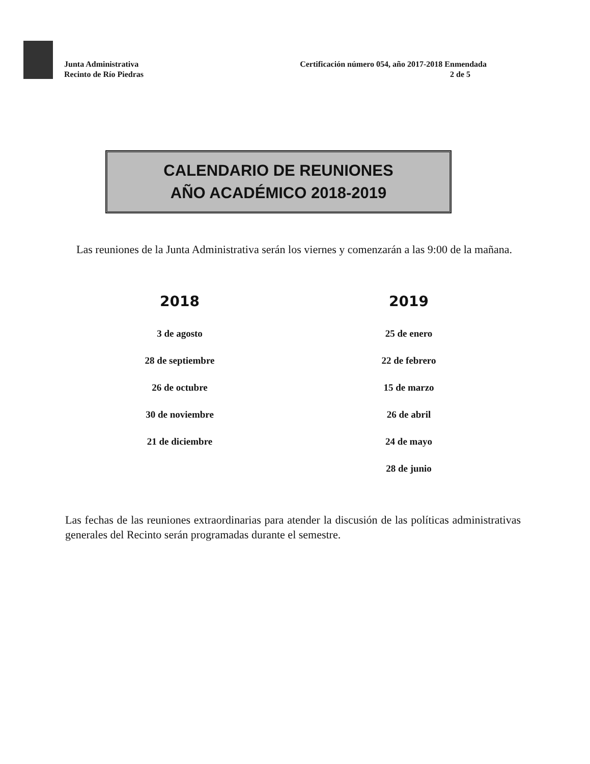Junta Administrativa
Recinto de Río Piedras
Certificación número 054, año 2017-2018 Enmendada
2 de 5
CALENDARIO DE REUNIONES
AÑO ACADÉMICO 2018-2019
Las reuniones de la Junta Administrativa serán los viernes y comenzarán a las 9:00 de la mañana.
| 2018 | 2019 |
| --- | --- |
| 3 de agosto | 25 de enero |
| 28 de septiembre | 22 de febrero |
| 26 de octubre | 15 de marzo |
| 30 de noviembre | 26 de abril |
| 21 de diciembre | 24 de mayo |
| | 28 de junio |
Las fechas de las reuniones extraordinarias para atender la discusión de las políticas administrativas generales del Recinto serán programadas durante el semestre.